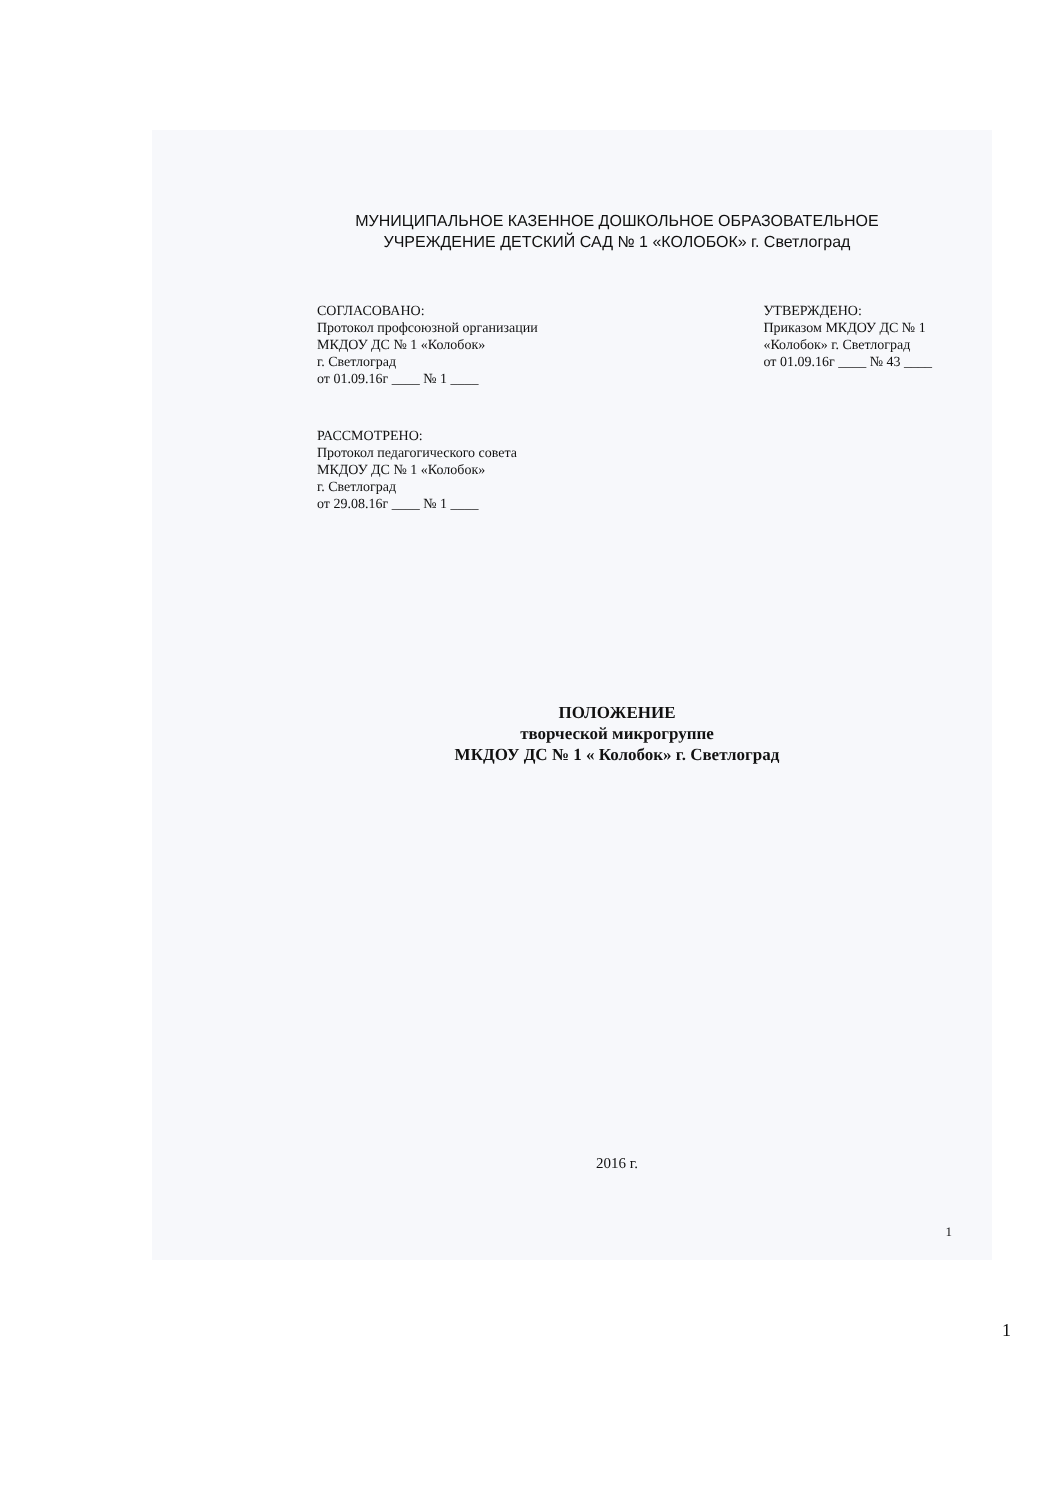МУНИЦИПАЛЬНОЕ КАЗЕННОЕ ДОШКОЛЬНОЕ ОБРАЗОВАТЕЛЬНОЕ
УЧРЕЖДЕНИЕ ДЕТСКИЙ САД № 1 «КОЛОБОК» г. Светлоград
СОГЛАСОВАНО:
Протокол профсоюзной организации
МКДОУ ДС № 1 «Колобок»
г. Светлоград
от 01.09.16г ____ № 1 ____
УТВЕРЖДЕНО:
Приказом МКДОУ ДС № 1
«Колобок» г. Светлоград
от 01.09.16г ____ № 43 ____
РАССМОТРЕНО:
Протокол педагогического совета
МКДОУ ДС № 1 «Колобок»
г. Светлоград
от 29.08.16г ____ № 1 ____
ПОЛОЖЕНИЕ
творческой микрогруппе
МКДОУ ДС № 1 « Колобок» г. Светлоград
2016 г.
1
1